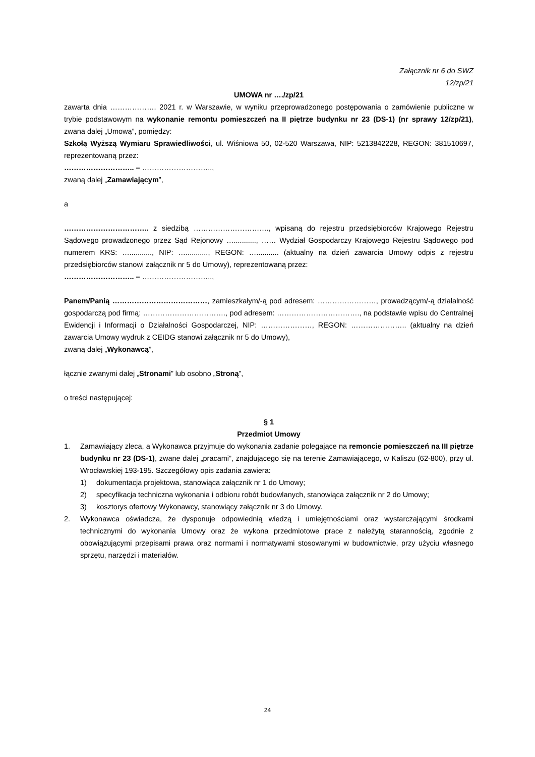Załącznik nr 6 do SWZ
12/zp/21
UMOWA nr …./zp/21
zawarta dnia ………………. 2021 r. w Warszawie, w wyniku przeprowadzonego postępowania o zamówienie publiczne w trybie podstawowym na wykonanie remontu pomieszczeń na II piętrze budynku nr 23 (DS-1) (nr sprawy 12/zp/21), zwana dalej „Umową”, pomiędzy:
Szkołą Wyższą Wymiaru Sprawiedliwości, ul. Wiśniowa 50, 02-520 Warszawa, NIP: 5213842228, REGON: 381510697, reprezentowaną przez:
……………………….. – ………………………..,
zwaną dalej „Zamawiającym”,
a
…………………………….. z siedzibą …………………………., wpisaną do rejestru przedsiębiorców Krajowego Rejestru Sądowego prowadzonego przez Sąd Rejonowy …..........., …… Wydział Gospodarczy Krajowego Rejestru Sądowego pod numerem KRS: …..........., NIP: …..........., REGON: …........... (aktualny na dzień zawarcia Umowy odpis z rejestru przedsiębiorców stanowi załącznik nr 5 do Umowy), reprezentowaną przez:
……………………….. – ………………………..,
Panem/Panią …………………………………, zamieszkałym/-ą pod adresem: ……………………, prowadzącym/-ą działalność gospodarczą pod firmą: ……………………………., pod adresem: ……………………………., na podstawie wpisu do Centralnej Ewidencji i Informacji o Działalności Gospodarczej, NIP: …………………, REGON: ………………….. (aktualny na dzień zawarcia Umowy wydruk z CEIDG stanowi załącznik nr 5 do Umowy),
zwaną dalej „Wykonawcą”,
łącznie zwanymi dalej „Stronami” lub osobno „Stroną”,
o treści następującej:
§ 1
Przedmiot Umowy
1. Zamawiający zleca, a Wykonawca przyjmuje do wykonania zadanie polegające na remoncie pomieszczeń na III piętrze budynku nr 23 (DS-1), zwane dalej „pracami”, znajdującego się na terenie Zamawiającego, w Kaliszu (62-800), przy ul. Wrocławskiej 193-195. Szczegółowy opis zadania zawiera:
1) dokumentacja projektowa, stanowiąca załącznik nr 1 do Umowy;
2) specyfikacja techniczna wykonania i odbioru robót budowlanych, stanowiąca załącznik nr 2 do Umowy;
3) kosztorys ofertowy Wykonawcy, stanowiący załącznik nr 3 do Umowy.
2. Wykonawca oświadcza, że dysponuje odpowiednią wiedzą i umiejętnościami oraz wystarczającymi środkami technicznymi do wykonania Umowy oraz że wykona przedmiotowe prace z należytą starannością, zgodnie z obowiązującymi przepisami prawa oraz normami i normatywami stosowanymi w budownictwie, przy użyciu własnego sprzętu, narzędzi i materiałów.
24